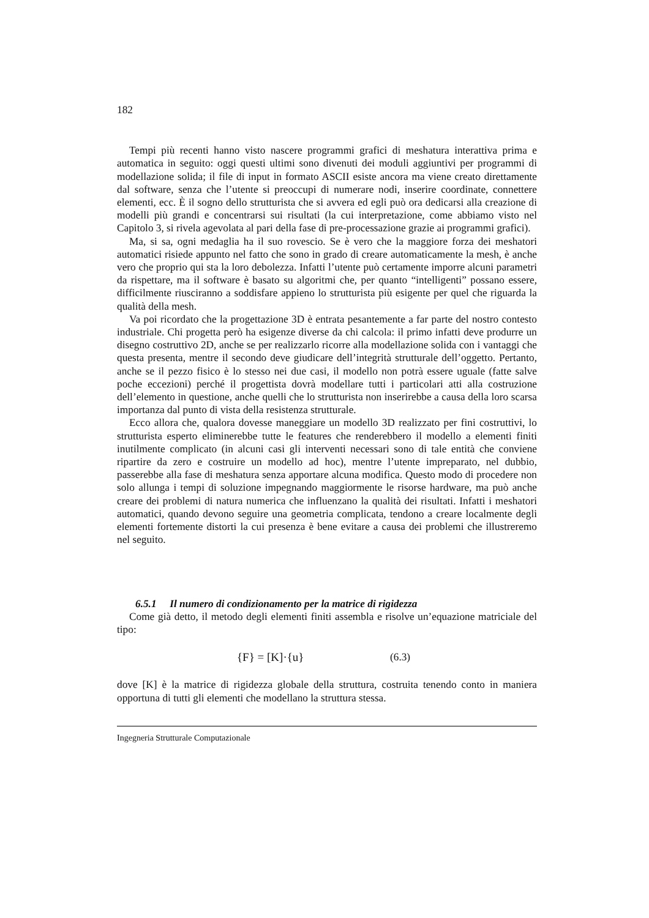182
Tempi più recenti hanno visto nascere programmi grafici di meshatura interattiva prima e automatica in seguito: oggi questi ultimi sono divenuti dei moduli aggiuntivi per programmi di modellazione solida; il file di input in formato ASCII esiste ancora ma viene creato direttamente dal software, senza che l’utente si preoccupi di numerare nodi, inserire coordinate, connettere elementi, ecc. È il sogno dello strutturista che si avvera ed egli può ora dedicarsi alla creazione di modelli più grandi e concentrarsi sui risultati (la cui interpretazione, come abbiamo visto nel Capitolo 3, si rivela agevolata al pari della fase di pre-processazione grazie ai programmi grafici).
Ma, si sa, ogni medaglia ha il suo rovescio. Se è vero che la maggiore forza dei meshatori automatici risiede appunto nel fatto che sono in grado di creare automaticamente la mesh, è anche vero che proprio qui sta la loro debolezza. Infatti l’utente può certamente imporre alcuni parametri da rispettare, ma il software è basato su algoritmi che, per quanto “intelligenti” possano essere, difficilmente riusciranno a soddisfare appieno lo strutturista più esigente per quel che riguarda la qualità della mesh.
Va poi ricordato che la progettazione 3D è entrata pesantemente a far parte del nostro contesto industriale. Chi progetta però ha esigenze diverse da chi calcola: il primo infatti deve produrre un disegno costruttivo 2D, anche se per realizzarlo ricorre alla modellazione solida con i vantaggi che questa presenta, mentre il secondo deve giudicare dell’integrità strutturale dell’oggetto. Pertanto, anche se il pezzo fisico è lo stesso nei due casi, il modello non potrà essere uguale (fatte salve poche eccezioni) perché il progettista dovrà modellare tutti i particolari atti alla costruzione dell’elemento in questione, anche quelli che lo strutturista non inserirebbe a causa della loro scarsa importanza dal punto di vista della resistenza strutturale.
Ecco allora che, qualora dovesse maneggiare un modello 3D realizzato per fini costruttivi, lo strutturista esperto eliminerebbe tutte le features che renderebbero il modello a elementi finiti inutilmente complicato (in alcuni casi gli interventi necessari sono di tale entità che conviene ripartire da zero e costruire un modello ad hoc), mentre l’utente impreparato, nel dubbio, passerebbe alla fase di meshatura senza apportare alcuna modifica. Questo modo di procedere non solo allunga i tempi di soluzione impegnando maggiormente le risorse hardware, ma può anche creare dei problemi di natura numerica che influenzano la qualità dei risultati. Infatti i meshatori automatici, quando devono seguire una geometria complicata, tendono a creare localmente degli elementi fortemente distorti la cui presenza è bene evitare a causa dei problemi che illustreremo nel seguito.
6.5.1 Il numero di condizionamento per la matrice di rigidezza
Come già detto, il metodo degli elementi finiti assembla e risolve un’equazione matriciale del tipo:
{F} = [K]·{u} (6.3)
dove [K] è la matrice di rigidezza globale della struttura, costruita tenendo conto in maniera opportuna di tutti gli elementi che modellano la struttura stessa.
Ingegneria Strutturale Computazionale